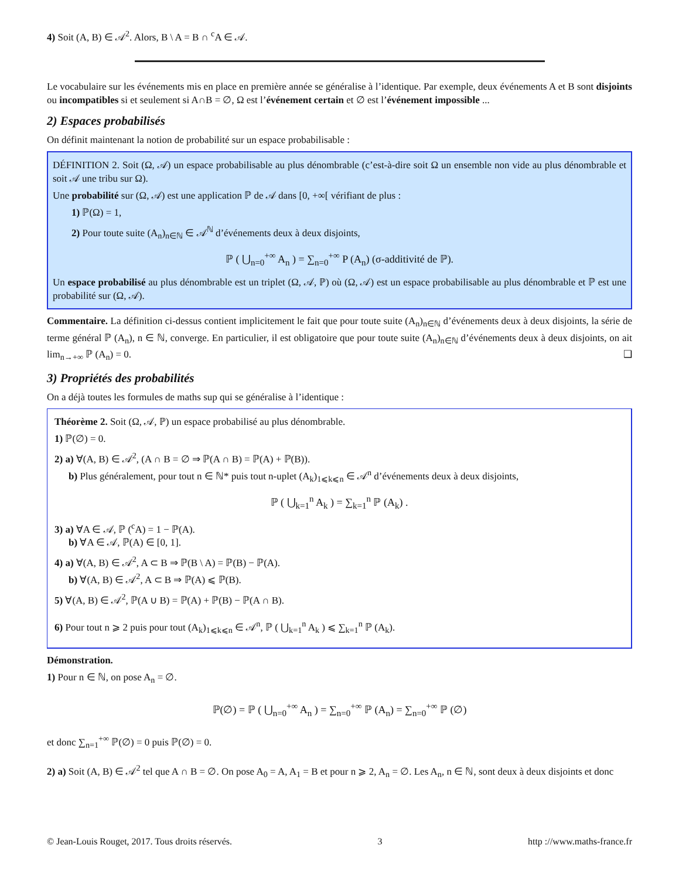4) Soit (A, B) ∈ 𝒜<sup>2</sup>. Alors, B \ A = B ∩ <sup>c</sup>A ∈ 𝒜.
Le vocabulaire sur les événements mis en place en première année se généralise à l’identique. Par exemple, deux événements A et B sont disjoints ou incompatibles si et seulement si A∩B = ∅, Ω est l’événement certain et ∅ est l’événement impossible ...
2) Espaces probabilisés
On définit maintenant la notion de probabilité sur un espace probabilisable :
DÉFINITION 2. Soit (Ω, 𝒜) un espace probabilisable au plus dénombrable (c’est-à-dire soit Ω un ensemble non vide au plus dénombrable et soit 𝒜 une tribu sur Ω).
Une probabilité sur (Ω, 𝒜) est une application ℙ de 𝒜 dans [0, +∞[ vérifiant de plus :
1) ℙ(Ω) = 1,
2) Pour toute suite (A<sub>n</sub>)<sub>n∈ℕ</sub> ∈ 𝒜<sup>ℕ</sup> d’événements deux à deux disjoints,
ℙ ( ⋃<sub>n=0</sub><sup>+∞</sup> A<sub>n</sub> ) = ∑<sub>n=0</sub><sup>+∞</sup> P (A<sub>n</sub>) (σ-additivité de ℙ).
Un espace probabilisé au plus dénombrable est un triplet (Ω, 𝒜, ℙ) où (Ω, 𝒜) est un espace probabilisable au plus dénombrable et ℙ est une probabilité sur (Ω, 𝒜).
Commentaire. La définition ci-dessus contient implicitement le fait que pour toute suite (A<sub>n</sub>)<sub>n∈ℕ</sub> d’événements deux à deux disjoints, la série de terme général ℙ (A<sub>n</sub>), n ∈ ℕ, converge. En particulier, il est obligatoire que pour toute suite (A<sub>n</sub>)<sub>n∈ℕ</sub> d’événements deux à deux disjoints, on ait lim<sub>n→+∞</sub> ℙ (A<sub>n</sub>) = 0. ❑
3) Propriétés des probabilités
On a déjà toutes les formules de maths sup qui se généralise à l’identique :
Théorème 2. Soit (Ω, 𝒜, ℙ) un espace probabilisé au plus dénombrable.
1) ℙ(∅) = 0.
2) a) ∀(A, B) ∈ 𝒜<sup>2</sup>, (A ∩ B = ∅ ⇒ ℙ(A ∩ B) = ℙ(A) + ℙ(B)).
b) Plus généralement, pour tout n ∈ ℕ* puis tout n-uplet (A<sub>k</sub>)<sub>1⩽k⩽n</sub> ∈ 𝒜<sup>n</sup> d’événements deux à deux disjoints,
ℙ ( ⋃<sub>k=1</sub><sup>n</sup> A<sub>k</sub> ) = ∑<sub>k=1</sub><sup>n</sup> ℙ (A<sub>k</sub>) .
3) a) ∀A ∈ 𝒜, ℙ (<sup>c</sup>A) = 1 − ℙ(A).
b) ∀A ∈ 𝒜, ℙ(A) ∈ [0, 1].
4) a) ∀(A, B) ∈ 𝒜<sup>2</sup>, A ⊂ B ⇒ ℙ(B \ A) = ℙ(B) − ℙ(A).
b) ∀(A, B) ∈ 𝒜<sup>2</sup>, A ⊂ B ⇒ ℙ(A) ⩽ ℙ(B).
5) ∀(A, B) ∈ 𝒜<sup>2</sup>, ℙ(A ∪ B) = ℙ(A) + ℙ(B) − ℙ(A ∩ B).
6) Pour tout n ⩾ 2 puis pour tout (A<sub>k</sub>)<sub>1⩽k⩽n</sub> ∈ 𝒜<sup>n</sup>, ℙ ( ⋃<sub>k=1</sub><sup>n</sup> A<sub>k</sub> ) ⩽ ∑<sub>k=1</sub><sup>n</sup> ℙ (A<sub>k</sub>).
Démonstration.
1) Pour n ∈ ℕ, on pose A<sub>n</sub> = ∅.
ℙ(∅) = ℙ ( ⋃<sub>n=0</sub><sup>+∞</sup> A<sub>n</sub> ) = ∑<sub>n=0</sub><sup>+∞</sup> ℙ (A<sub>n</sub>) = ∑<sub>n=0</sub><sup>+∞</sup> ℙ (∅)
et donc ∑<sub>n=1</sub><sup>+∞</sup> ℙ(∅) = 0 puis ℙ(∅) = 0.
2) a) Soit (A, B) ∈ 𝒜<sup>2</sup> tel que A ∩ B = ∅. On pose A<sub>0</sub> = A, A<sub>1</sub> = B et pour n ⩾ 2, A<sub>n</sub> = ∅. Les A<sub>n</sub>, n ∈ ℕ, sont deux à deux disjoints et donc
© Jean-Louis Rouget, 2017. Tous droits réservés. 3 http ://www.maths-france.fr